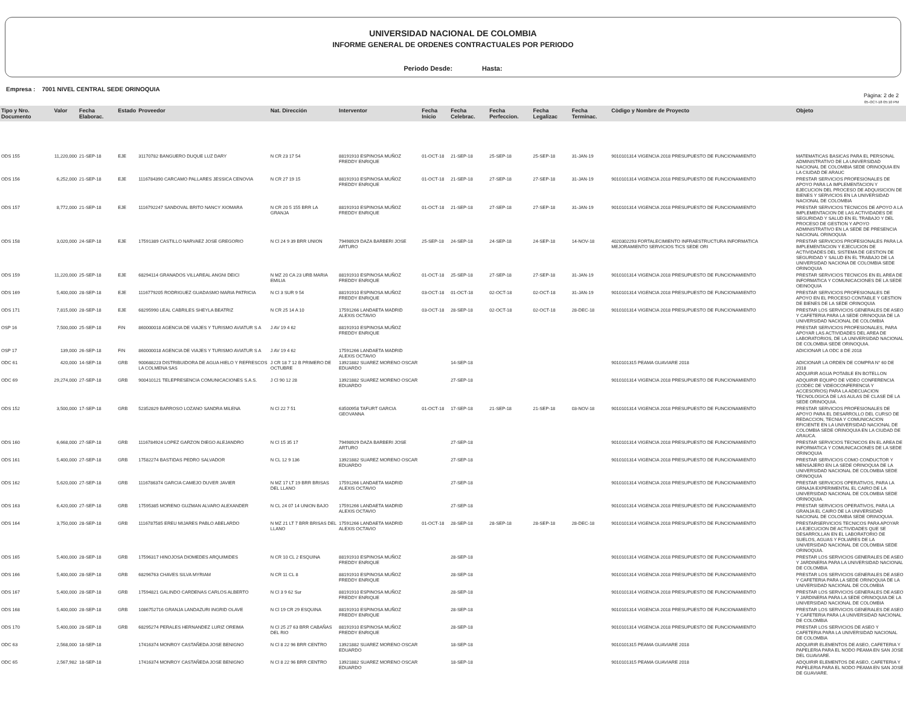UNIVERSIDAD NACIONAL DE COLOMBIA
INFORME GENERAL DE ORDENES CONTRACTUALES POR PERIODO
Periodo Desde: Hasta:
Empresa : 7001 NIVEL CENTRAL SEDE ORINOQUIA
Pàgina: 2 de 2
05-OCT-18 05:10 PM
| Tipo y Nro. Documento | Valor | Fecha Elaborac. | Estado | Proveedor | Nat. Dirección | Interventor | Fecha Inicio | Fecha Celebrac. | Fecha Perfeccion. | Fecha Legalizac | Fecha Terminac. | Còdigo y Nombre de Proyecto | Objeto |
| --- | --- | --- | --- | --- | --- | --- | --- | --- | --- | --- | --- | --- | --- |
| ODS 155 | 11,220,000 | 21-SEP-18 | EJE | 31170782 BANGUERO DUQUE LUZ DARY | N CR 23 17 54 | 88191910 ESPINOSA MUÑOZ FREDDY ENRIQUE | 01-OCT-18 | 21-SEP-18 | 25-SEP-18 | 25-SEP-18 | 31-JAN-19 | 9010101314 VIGENCIA 2018 PRESUPUESTO DE FUNCIONAMIENTO | MATEMATICAS BASICAS PARA EL PERSONAL ADMINISTRATIVO DE LA UNIVERSIDAD NACIONAL DE COLOMBIA SEDE ORINOQUIA EN LA CIUDAD DE ARAUC |
| ODS 156 | 6,252,000 | 21-SEP-18 | EJE | 1116784390 CARCAMO PALLARES JESSICA CENOVIA | N CR 27 19 15 | 88191910 ESPINOSA MUÑOZ FREDDY ENRIQUE | 01-OCT-18 | 21-SEP-18 | 27-SEP-18 | 27-SEP-18 | 31-JAN-19 | 9010101314 VIGENCIA 2018 PRESUPUESTO DE FUNCIONAMIENTO | PRESTAR SERVICIOS PROFESIONALES DE APOYO PARA LA IMPLEMENTACION Y EJECUCION DEL PROCESO DE ADQUISICION DE BIENES Y SERVICIOS EN LA UNIVERSIDAD NACIONAL DE COLOMBIA |
| ODS 157 | 8,772,000 | 21-SEP-18 | EJE | 1116792247 SANDOVAL BRITO NANCY XIOMARA | N CR 20 5 155 BRR LA GRANJA | 88191910 ESPINOSA MUÑOZ FREDDY ENRIQUE | 01-OCT-18 | 21-SEP-18 | 27-SEP-18 | 27-SEP-18 | 31-JAN-19 | 9010101314 VIGENCIA 2018 PRESUPUESTO DE FUNCIONAMIENTO | PRESTAR SERVICIOS TECNICOS DE APOYO A LA IMPLEMENTACION DE LAS ACTIVIDADES DE SEGURIDAD Y SALUD EN EL TRABAJO Y DEL PROCESO DE GESTION Y APOYO ADMINISTRATIVO EN LA SEDE DE PRESENCIA NACIONAL ORINOQUIA |
| ODS 158 | 3,020,000 | 24-SEP-18 | EJE | 17591389 CASTILLO NARVAEZ JOSE GREGORIO | N Cl 24 9 39 BRR UNION | 79498929 DAZA BARBERI JOSE ARTURO | 25-SEP-18 | 24-SEP-18 | 24-SEP-18 | 24-SEP-18 | 14-NOV-18 | 4020302293 FORTALECIMIENTO INFRAESTRUCTURA INFORMATICA MEJORAMIENTO SERVICIOS TICS SEDE ORI | PRESTAR SERVICIOS PROFESIONALES PARA LA IMPLEMENTACION Y EJECUCION DE ACTIVIDADES DEL SISTEMA DE GESTION DE SEGURIDAD Y SALUD EN EL TRABAJO DE LA UNIVERSIDAD NACIONA DE COLOMBIA SEDE ORINOQUIA |
| ODS 159 | 11,220,000 | 25-SEP-18 | EJE | 68294114 GRANADOS VILLAREAL ANGNI DEICI | N MZ 20 CA 23 URB MARIA EMILIA | 88191910 ESPINOSA MUÑOZ FREDDY ENRIQUE | 01-OCT-18 | 25-SEP-18 | 27-SEP-18 | 27-SEP-18 | 31-JAN-19 | 9010101314 VIGENCIA 2018 PRESUPUESTO DE FUNCIONAMIENTO | PRESTAR SERVICIOS TECNICOS EN EL AREA DE INFORMATICA Y COMUNICACIONES DE LA SEDE OEINOQUIA |
| ODS 169 | 5,400,000 | 28-SEP-18 | EJE | 1116779205 RODRIGUEZ GUADASMO MARIA PATRICIA | N Cl 3 SUR 9 54 | 88191910 ESPINOSA MUÑOZ FREDDY ENRIQUE | 03-OCT-18 | 01-OCT-18 | 02-OCT-18 | 02-OCT-18 | 31-JAN-19 | 9010101314 VIGENCIA 2018 PRESUPUESTO DE FUNCIONAMIENTO | PRESTAR SERVICIOS PROFESIONALES DE APOYO EN EL PROCESO CONTABLE Y GESTION DE BIENES DE LA SEDE ORINOQUIA |
| ODS 171 | 7,815,000 | 28-SEP-18 | EJE | 68295990 LEAL CABRILES SHEYLA BEATRIZ | N CR 25 14 A 10 | 17591266 LANDAETA MADRID ALEXIS OCTAVIO | 03-OCT-18 | 28-SEP-18 | 02-OCT-18 | 02-OCT-18 | 28-DEC-18 | 9010101314 VIGENCIA 2018 PRESUPUESTO DE FUNCIONAMIENTO | PRESTAR LOS SERVICIOS GENERALES DE ASEO Y CAFETERIA PARA LA SEDE ORINOQUIA DE LA UNIVERSIDAD NACIONAL DE COLOMBIA |
| OSP 16 | 7,500,000 | 25-SEP-18 | FIN | 860000018 AGENCIA DE VIAJES Y TURISMO AVIATUR S A | J AV 19 4 62 | 88191910 ESPINOSA MUÑOZ FREDDY ENRIQUE | | | | | | | PRESTAR SERVICIOS PROFESIONALES, PARA APOYAR LAS ACTIVIDADES DEL AREA DE LABORATORIOS, DE LA UNIVERSIDAD NACIONAL DE COLOMBIA SEDE ORINOQUIA. |
| OSP 17 | 139,000 | 26-SEP-18 | FIN | 860000018 AGENCIA DE VIAJES Y TURISMO AVIATUR S A | J AV 19 4 62 | 17591266 LANDAETA MADRID ALEXIS OCTAVIO | | | | | | | ADICIONAR LA ODC 8 DE 2018 |
| ODC 61 | 420,000 | 14-SEP-18 | GRB | 900688223 DISTRIBUIDORA DE AGUA HIELO Y REFRESCOS LA COLMENA SAS | J CR 18 7 12 B PRIMERO DE OCTUBRE | 13921882 SUAREZ MORENO OSCAR EDUARDO | | 14-SEP-18 | | | | 9010101315 PEAMA GUAVIARE 2018 | ADICIONAR LA ORDEN DE COMPRA N° 60 DE 2018 ADQUIRIR AGUA POTABLE EN BOTELLON |
| ODC 69 | 29,274,000 | 27-SEP-18 | GRB | 900410121 TELEPRESENCIA COMUNICACIONES S.A.S. | J Cl 90 12 28 | 13921882 SUAREZ MORENO OSCAR EDUARDO | | 27-SEP-18 | | | | 9010101314 VIGENCIA 2018 PRESUPUESTO DE FUNCIONAMIENTO | ADQUIRIR EQUIPO DE VIDEO CONFERENCIA (CODEC DE VIDEOCONFERENCIA Y ACCESORIOS) PARA LA ADECUACION TECNOLOGICA DE LAS AULAS DE CLASE DE LA SEDE ORINOQUIA. |
| ODS 152 | 3,500,000 | 17-SEP-18 | GRB | 52352829 BARROSO LOZANO SANDRA MILENA | N Cl 22 7 51 | 63500958 TAFURT GARCIA GEOVANNA | 01-OCT-18 | 17-SEP-18 | 21-SEP-18 | 21-SEP-18 | 03-NOV-18 | 9010101314 VIGENCIA 2018 PRESUPUESTO DE FUNCIONAMIENTO | PRESTAR SERVICIOS PROFESIONALES DE APOYO PARA EL DESARROLLO DEL CURSO DE REDACCION, TECNIA Y COMUNICACION EFICIENTE EN LA UNIVERSIDAD NACIONAL DE COLOMBIA SEDE ORINOQUIA EN LA CIUDAD DE ARAUCA. |
| ODS 160 | 6,668,000 | 27-SEP-18 | GRB | 1116784924 LOPEZ GARZON DIEGO ALEJANDRO | N Cl 15 35 17 | 79498929 DAZA BARBERI JOSE ARTURO | | 27-SEP-18 | | | | 9010101314 VIGENCIA 2018 PRESUPUESTO DE FUNCIONAMIENTO | PRESTAR SERVICIOS TECNICOS EN EL AREA DE INFORMATICA Y COMUNICACIONES DE LA SEDE ORINOQUIA |
| ODS 161 | 5,400,000 | 27-SEP-18 | GRB | 17582274 BASTIDAS PEDRO SALVADOR | N CL 12 9 136 | 13921882 SUAREZ MORENO OSCAR EDUARDO | | 27-SEP-18 | | | | 9010101314 VIGENCIA 2018 PRESUPUESTO DE FUNCIONAMIENTO | PRESTAR SERVICIOS COMO CONDUCTOR Y MENSAJERO EN LA SEDE ORINOQUIA DE LA UNIVERSIDAD NACIONAL DE COLOMBIA SEDE ORINOQUIA |
| ODS 162 | 5,620,000 | 27-SEP-18 | GRB | 1116786374 GARCIA CAMEJO DUVER JAVIER | N MZ 17 LT 19 BRR BRISAS DEL LLANO | 17591266 LANDAETA MADRID ALEXIS OCTAVIO | | 27-SEP-18 | | | | 9010101314 VIGENCIA 2018 PRESUPUESTO DE FUNCIONAMIENTO | PRESTAR SERVICIOS OPERATIVOS, PARA LA GRNAJA EXPERIMENTAL EL CAIRO DE LA UNIVERSIDAD NACIONAL DE COLOMBIA SEDE ORINOQUIA. |
| ODS 163 | 6,420,000 | 27-SEP-18 | GRB | 17595385 MORENO GUZMAN ALVARO ALEXANDER | N CL 24 07 14 UNION BAJO | 17591266 LANDAETA MADRID ALEXIS OCTAVIO | | 27-SEP-18 | | | | 9010101314 VIGENCIA 2018 PRESUPUESTO DE FUNCIONAMIENTO | PRESTAR SERVICIOS OPERATIVOS, PARA LA GRANJA EL CAIRO DE LA UNIVERSIDAD NACIONAL DE COLOMBIA SEDE ORINOQUIA. |
| ODS 164 | 3,750,000 | 28-SEP-18 | GRB | 1116787585 EREU MIJARES PABLO ABELARDO | N MZ 21 LT 7 BRR BRISAS DEL LLANO | 17591266 LANDAETA MADRID ALEXIS OCTAVIO | 01-OCT-18 | 28-SEP-18 | 28-SEP-18 | 28-SEP-18 | 28-DEC-18 | 9010101314 VIGENCIA 2018 PRESUPUESTO DE FUNCIONAMIENTO | PRESTARSERVICIOS TECNICOS PARA APOYAR LA EJECUCION DE ACTIVIDADES QUE SE DESARROLLAN EN EL LABORATORIO DE SUELOS, AGUAS Y FOLIARES DE LA UNIVERSIDAD NACIONAL DE COLOMBIA SEDE ORINOQUIA. |
| ODS 165 | 5,400,000 | 28-SEP-18 | GRB | 17596317 HINOJOSA DIOMEDES ARQUIMIDES | N CR 10 CL 2 ESQUINA | 88191910 ESPINOSA MUÑOZ FREDDY ENRIQUE | | 28-SEP-18 | | | | 9010101314 VIGENCIA 2018 PRESUPUESTO DE FUNCIONAMIENTO | PRESTAR LOS SERVICIOS GENERALES DE ASEO Y JARDINERIA PARA LA UNIVERSIDAD NACIONAL DE COLOMBIA |
| ODS 166 | 5,400,000 | 28-SEP-18 | GRB | 68296763 CHAVES SILVA MYRIAM | N CR 11 CL 8 | 88191910 ESPINOSA MUÑOZ FREDDY ENRIQUE | | 28-SEP-18 | | | | 9010101314 VIGENCIA 2018 PRESUPUESTO DE FUNCIONAMIENTO | PRESTAR LOS SERVICIOS GENERALES DE ASEO Y CAFETERIA PARA LA SEDE ORINOQUIA DE LA UNIVERSIDAD NACIONAL DE COLOMBIA |
| ODS 167 | 5,400,000 | 28-SEP-18 | GRB | 17594821 GALINDO CARDENAS CARLOS ALBERTO | N Cl 3 9 62 Sur | 88191910 ESPINOSA MUÑOZ FREDDY ENRIQUE | | 28-SEP-18 | | | | 9010101314 VIGENCIA 2018 PRESUPUESTO DE FUNCIONAMIENTO | PRESTAR LOS SERVICIOS GENERALES DE ASEO Y JARDINERIA PARA LA SEDE ORINOQUIA DE LA UNIVERSIDAD NACIONAL DE COLOMBIA |
| ODS 168 | 5,400,000 | 28-SEP-18 | GRB | 1086752716 GRANJA LANDAZURI INGRID OLAVE | N Cl 19 CR 29 ESQUINA | 88191910 ESPINOSA MUÑOZ FREDDY ENRIQUE | | 28-SEP-18 | | | | 9010101314 VIGENCIA 2018 PRESUPUESTO DE FUNCIONAMIENTO | PRESTAR LOS SERVICIOS GENERALES DE ASEO Y CAFETERIA PARA LA UNIVERSIDAD NACIONAL DE COLOMBIA |
| ODS 170 | 5,400,000 | 28-SEP-18 | GRB | 68295274 PERALES HERNANDEZ LURIZ OREIMA | N Cl 25 27 63 BRR CABAÑAS DEL RIO | 88191910 ESPINOSA MUÑOZ FREDDY ENRIQUE | | 28-SEP-18 | | | | 9010101314 VIGENCIA 2018 PRESUPUESTO DE FUNCIONAMIENTO | PRESTAR LOS SERVICIOS DE ASEO Y CAFETERIA PARA LA UNIVERSIDAD NACIONAL DE COLOMBIA |
| ODC 63 | 2,568,000 | 18-SEP-18 | | 17416374 MONROY CASTAÑEDA JOSE BENIGNO | N Cl 8 22 96 BRR CENTRO | 13921882 SUAREZ MORENO OSCAR EDUARDO | | 18-SEP-18 | | | | 9010101315 PEAMA GUAVIARE 2018 | ADQUIRIR ELEMENTOS DE ASEO, CAFETERIA Y PAPELERIA PARA EL NODO PEAMA EN SAN JOSE DEL GUAVIARE. |
| ODC 65 | 2,567,982 | 18-SEP-18 | | 17416374 MONROY CASTAÑEDA JOSE BENIGNO | N Cl 8 22 96 BRR CENTRO | 13921882 SUAREZ MORENO OSCAR EDUARDO | | 18-SEP-18 | | | | 9010101315 PEAMA GUAVIARE 2018 | ADQUIRIR ELEMENTOS DE ASEO, CAFETERIA Y PAPELERIA PARA EL NODO PEAMA EN SAN JOSE DE GUAVIARE. |